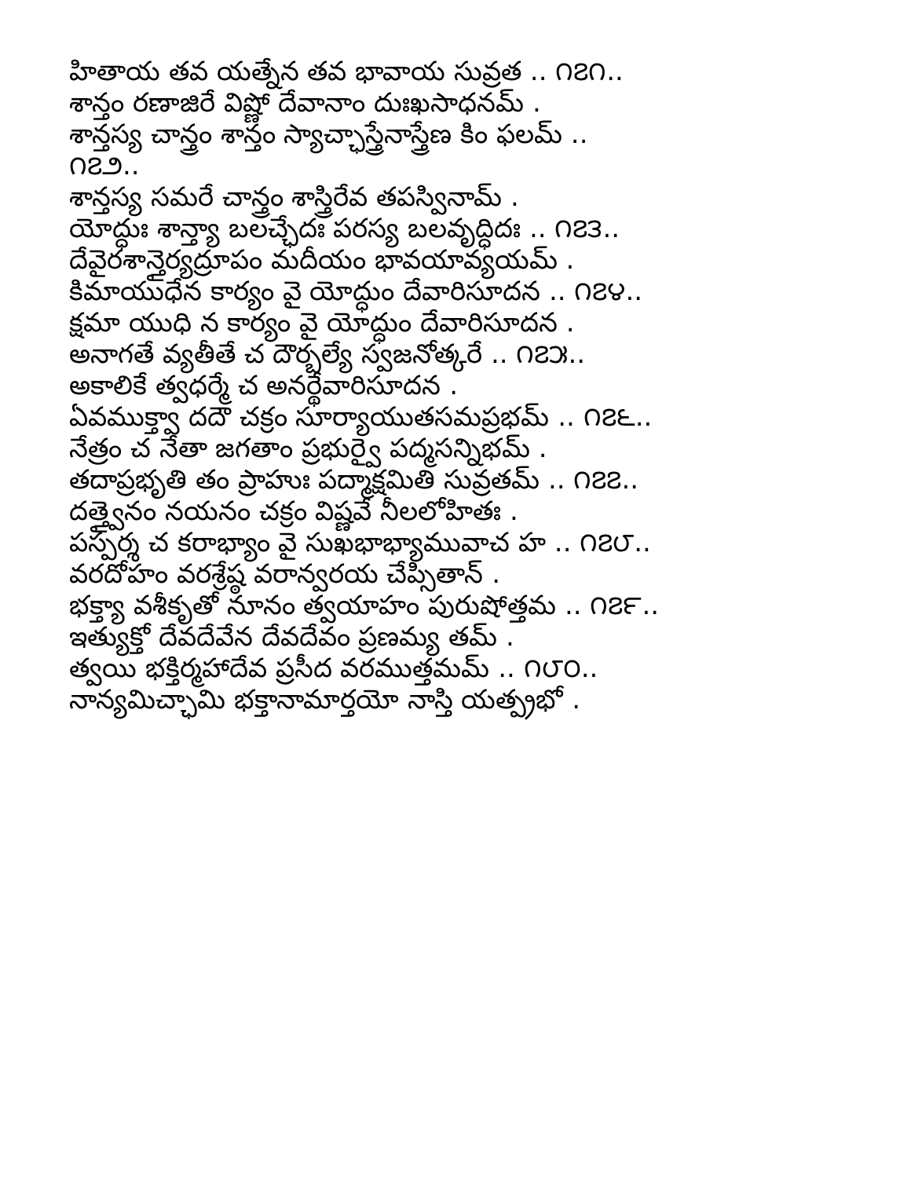హితాయ తవ యత్నేన తవ భావాయ సువ్రత .. ౧౭౧..
శాన్తం రణాజిరే విష్ణో దేవానాం దుఃఖసాధనమ్ .
శాన్తస్య చాన్త్రం శాన్తం స్యాచ్ఛాస్త్రేనాస్త్రేణ కిం ఫలమ్ ..
౧౭౨..
శాన్తస్య సమరే చాన్త్రం శాస్త్రిరేవ తపస్వినామ్ .
యోద్ధుః శాన్త్యా బలచ్ఛేదః పరస్య బలవృద్ధిదః .. ౧౭౩..
దేవైరశాన్తైర్యద్రూపం మదీయం భావయావ్యయమ్ .
కిమాయుధేన కార్యం వై యోద్ధుం దేవారిసూదన .. ౧౭౪..
క్షమా యుధి న కార్యం వై యోద్ధుం దేవారిసూదన .
అనాగతే వ్యతీతే చ దౌర్బల్యే స్వజనోత్కరే .. ౧౭౫..
అకాలికే త్వధర్మే చ అనర్థేవారిసూదన .
ఏవముక్త్వా దదౌ చక్రం సూర్యాయుతసమప్రభమ్ .. ౧౭౬..
నేత్రం చ నేతా జగతాం ప్రభుర్వై పద్మసన్నిభమ్ .
తదాప్రభృతి తం ప్రాహుః పద్మాక్షమితి సువ్రతమ్ .. ౧౭౭..
దత్త్వైనం నయనం చక్రం విష్ణవే నీలలోహితః .
పస్పర్శ చ కరాభ్యాం వై సుఖభాభ్యామువాచ హ .. ౧౭౮..
వరదోహం వరశ్రేష్ఠ వరాన్వరయ చేప్సితాన్ .
భక్త్యా వశీకృతో నూనం త్వయాహం పురుషోత్తమ .. ౧౭౯..
ఇత్యుక్తో దేవదేవేన దేవదేవం ప్రణమ్య తమ్ .
త్వయి భక్తిర్మహాదేవ ప్రసీద వరముత్తమమ్ .. ౧౮౦..
నాన్యమిచ్ఛామి భక్తానామార్తయో నాస్తి యత్ప్రభో .